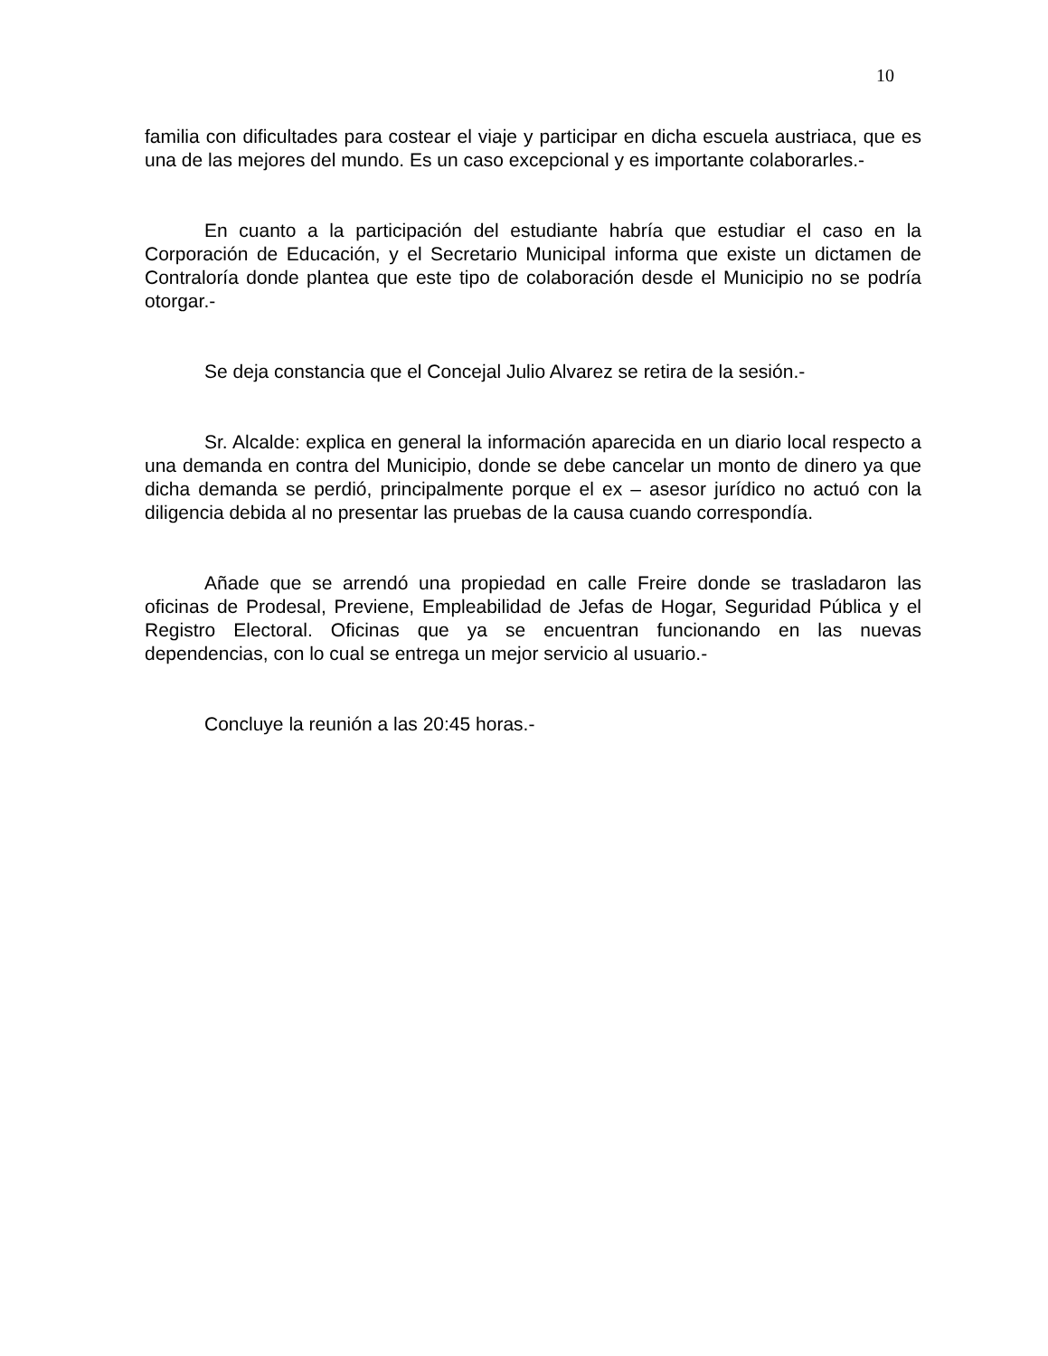10
familia con dificultades para costear el viaje y participar en dicha escuela austriaca, que es una de las mejores del mundo. Es un caso excepcional y es importante colaborarles.-
En cuanto a la participación del estudiante habría que estudiar el caso en la Corporación de Educación, y el Secretario Municipal informa que existe un dictamen de Contraloría donde plantea que este tipo de colaboración desde el Municipio no se podría otorgar.-
Se deja constancia que el Concejal Julio Alvarez se retira de la sesión.-
Sr. Alcalde: explica en general la información aparecida en un diario local respecto a una demanda en contra del Municipio, donde se debe cancelar un monto de dinero ya que dicha demanda se perdió, principalmente porque el ex – asesor jurídico no actuó con la diligencia debida al no presentar las pruebas de la causa cuando correspondía.
Añade que se arrendó una propiedad en calle Freire donde se trasladaron las oficinas de Prodesal, Previene, Empleabilidad de Jefas de Hogar, Seguridad Pública y el Registro Electoral. Oficinas que ya se encuentran funcionando en las nuevas dependencias, con lo cual se entrega un mejor servicio al usuario.-
Concluye la reunión a las 20:45 horas.-